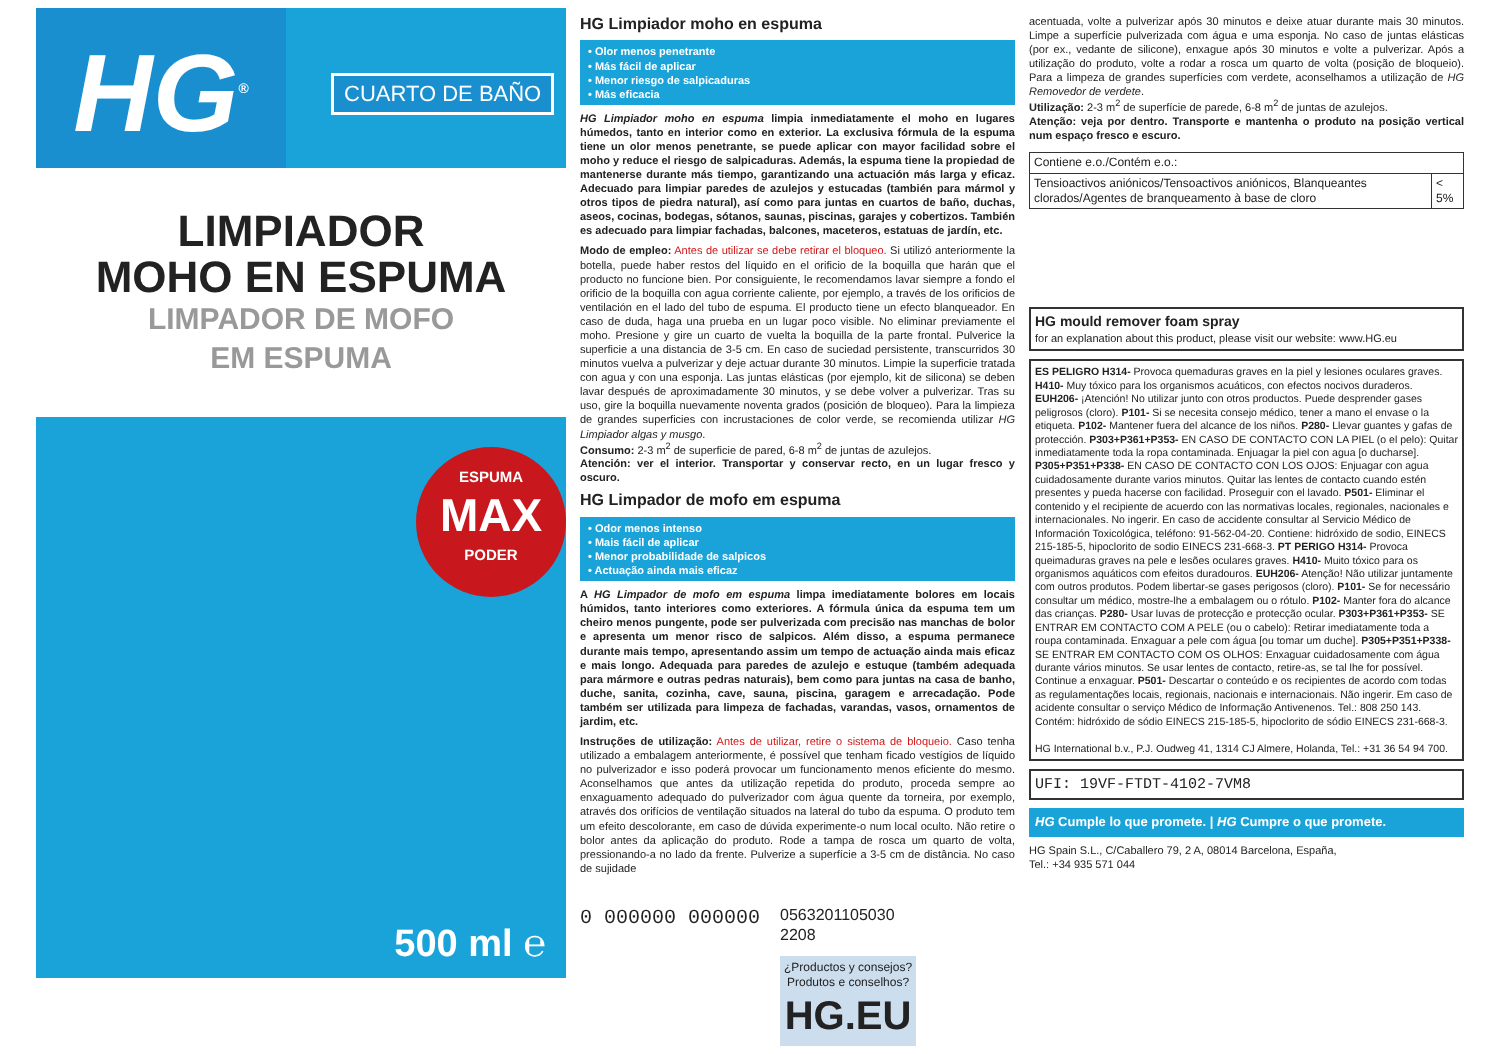HG<sup>®</sup>
CUARTO DE BAÑO
LIMPIADOR
MOHO EN ESPUMA
LIMPADOR DE MOFO
EM ESPUMA
ESPUMA
MAX
PODER
500 ml ℮
HG Limpiador moho en espuma
• Olor menos penetrante
• Más fácil de aplicar
• Menor riesgo de salpicaduras
• Más eficacia
HG Limpiador moho en espuma limpia inmediatamente el moho en lugares húmedos, tanto en interior como en exterior. La exclusiva fórmula de la espuma tiene un olor menos penetrante, se puede aplicar con mayor facilidad sobre el moho y reduce el riesgo de salpicaduras. Además, la espuma tiene la propiedad de mantenerse durante más tiempo, garantizando una actuación más larga y eficaz. Adecuado para limpiar paredes de azulejos y estucadas (también para mármol y otros tipos de piedra natural), así como para juntas en cuartos de baño, duchas, aseos, cocinas, bodegas, sótanos, saunas, piscinas, garajes y cobertizos. También es adecuado para limpiar fachadas, balcones, maceteros, estatuas de jardín, etc.
Modo de empleo: Antes de utilizar se debe retirar el bloqueo. Si utilizó anteriormente la botella, puede haber restos del líquido en el orificio de la boquilla que harán que el producto no funcione bien. Por consiguiente, le recomendamos lavar siempre a fondo el orificio de la boquilla con agua corriente caliente, por ejemplo, a través de los orificios de ventilación en el lado del tubo de espuma. El producto tiene un efecto blanqueador. En caso de duda, haga una prueba en un lugar poco visible. No eliminar previamente el moho. Presione y gire un cuarto de vuelta la boquilla de la parte frontal. Pulverice la superficie a una distancia de 3-5 cm. En caso de suciedad persistente, transcurridos 30 minutos vuelva a pulverizar y deje actuar durante 30 minutos. Limpie la superficie tratada con agua y con una esponja. Las juntas elásticas (por ejemplo, kit de silicona) se deben lavar después de aproximadamente 30 minutos, y se debe volver a pulverizar. Tras su uso, gire la boquilla nuevamente noventa grados (posición de bloqueo). Para la limpieza de grandes superficies con incrustaciones de color verde, se recomienda utilizar HG Limpiador algas y musgo.
Consumo: 2-3 m<sup>2</sup> de superficie de pared, 6-8 m<sup>2</sup> de juntas de azulejos.
Atención: ver el interior. Transportar y conservar recto, en un lugar fresco y oscuro.
HG Limpador de mofo em espuma
• Odor menos intenso
• Mais fácil de aplicar
• Menor probabilidade de salpicos
• Actuação ainda mais eficaz
A HG Limpador de mofo em espuma limpa imediatamente bolores em locais húmidos, tanto interiores como exteriores. A fórmula única da espuma tem um cheiro menos pungente, pode ser pulverizada com precisão nas manchas de bolor e apresenta um menor risco de salpicos. Além disso, a espuma permanece durante mais tempo, apresentando assim um tempo de actuação ainda mais eficaz e mais longo. Adequada para paredes de azulejo e estuque (também adequada para mármore e outras pedras naturais), bem como para juntas na casa de banho, duche, sanita, cozinha, cave, sauna, piscina, garagem e arrecadação. Pode também ser utilizada para limpeza de fachadas, varandas, vasos, ornamentos de jardim, etc.
Instruções de utilização: Antes de utilizar, retire o sistema de bloqueio. Caso tenha utilizado a embalagem anteriormente, é possível que tenham ficado vestígios de líquido no pulverizador e isso poderá provocar um funcionamento menos eficiente do mesmo. Aconselhamos que antes da utilização repetida do produto, proceda sempre ao enxaguamento adequado do pulverizador com água quente da torneira, por exemplo, através dos orifícios de ventilação situados na lateral do tubo da espuma. O produto tem um efeito descolorante, em caso de dúvida experimente-o num local oculto. Não retire o bolor antes da aplicação do produto. Rode a tampa de rosca um quarto de volta, pressionando-a no lado da frente. Pulverize a superfície a 3-5 cm de distância. No caso de sujidade
0 000000 000000
0563201105030
2208
¿Productos y consejos?
Produtos e conselhos?
HG.EU
acentuada, volte a pulverizar após 30 minutos e deixe atuar durante mais 30 minutos. Limpe a superfície pulverizada com água e uma esponja. No caso de juntas elásticas (por ex., vedante de silicone), enxague após 30 minutos e volte a pulverizar. Após a utilização do produto, volte a rodar a rosca um quarto de volta (posição de bloqueio). Para a limpeza de grandes superfícies com verdete, aconselhamos a utilização de HG Removedor de verdete.
Utilização: 2-3 m<sup>2</sup> de superfície de parede, 6-8 m<sup>2</sup> de juntas de azulejos.
Atenção: veja por dentro. Transporte e mantenha o produto na posição vertical num espaço fresco e escuro.
| Contiene e.o./Contém e.o.: | |
| Tensioactivos aniónicos/Tensoactivos aniónicos, Blanqueantes clorados/Agentes de branqueamento à base de cloro | < 5% |
HG mould remover foam spray
for an explanation about this product, please visit our website: www.HG.eu
ES PELIGRO H314- Provoca quemaduras graves en la piel y lesiones oculares graves. H410- Muy tóxico para los organismos acuáticos, con efectos nocivos duraderos. EUH206- ¡Atención! No utilizar junto con otros productos. Puede desprender gases peligrosos (cloro). P101- Si se necesita consejo médico, tener a mano el envase o la etiqueta. P102- Mantener fuera del alcance de los niños. P280- Llevar guantes y gafas de protección. P303+P361+P353- EN CASO DE CONTACTO CON LA PIEL (o el pelo): Quitar inmediatamente toda la ropa contaminada. Enjuagar la piel con agua [o ducharse]. P305+P351+P338- EN CASO DE CONTACTO CON LOS OJOS: Enjuagar con agua cuidadosamente durante varios minutos. Quitar las lentes de contacto cuando estén presentes y pueda hacerse con facilidad. Proseguir con el lavado. P501- Eliminar el contenido y el recipiente de acuerdo con las normativas locales, regionales, nacionales e internacionales. No ingerir. En caso de accidente consultar al Servicio Médico de Información Toxicológica, teléfono: 91-562-04-20. Contiene: hidróxido de sodio, EINECS 215-185-5, hipoclorito de sodio EINECS 231-668-3. PT PERIGO H314- Provoca queimaduras graves na pele e lesões oculares graves. H410- Muito tóxico para os organismos aquáticos com efeitos duradouros. EUH206- Atenção! Não utilizar juntamente com outros produtos. Podem libertar-se gases perigosos (cloro). P101- Se for necessário consultar um médico, mostre-lhe a embalagem ou o rótulo. P102- Manter fora do alcance das crianças. P280- Usar luvas de protecção e protecção ocular. P303+P361+P353- SE ENTRAR EM CONTACTO COM A PELE (ou o cabelo): Retirar imediatamente toda a roupa contaminada. Enxaguar a pele com água [ou tomar um duche]. P305+P351+P338- SE ENTRAR EM CONTACTO COM OS OLHOS: Enxaguar cuidadosamente com água durante vários minutos. Se usar lentes de contacto, retire-as, se tal lhe for possível. Continue a enxaguar. P501- Descartar o conteúdo e os recipientes de acordo com todas as regulamentações locais, regionais, nacionais e internacionais. Não ingerir. Em caso de acidente consultar o serviço Médico de Informação Antivenenos. Tel.: 808 250 143. Contém: hidróxido de sódio EINECS 215-185-5, hipoclorito de sódio EINECS 231-668-3.
HG International b.v., P.J. Oudweg 41, 1314 CJ Almere, Holanda, Tel.: +31 36 54 94 700.
UFI: 19VF-FTDT-4102-7VM8
HG Cumple lo que promete. | HG Cumpre o que promete.
HG Spain S.L., C/Caballero 79, 2 A, 08014 Barcelona, España,
Tel.: +34 935 571 044